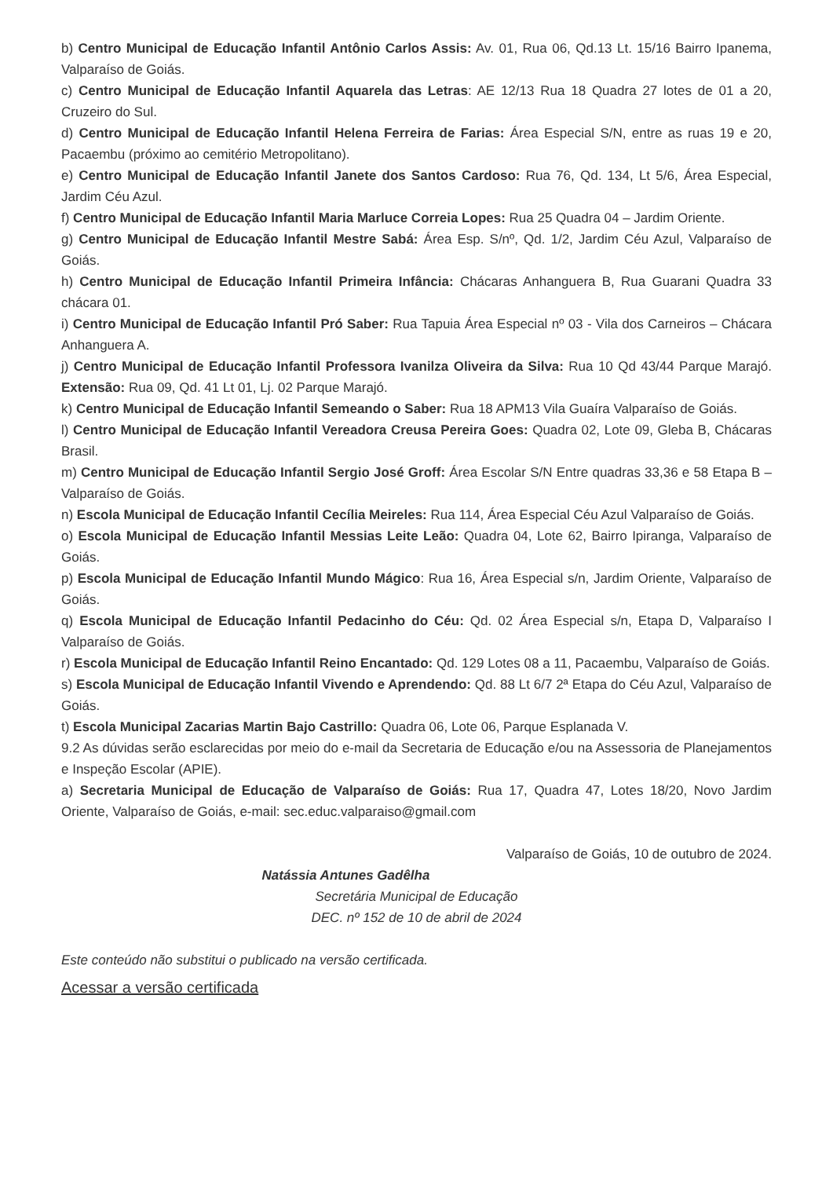b) Centro Municipal de Educação Infantil Antônio Carlos Assis: Av. 01, Rua 06, Qd.13 Lt. 15/16 Bairro Ipanema, Valparaíso de Goiás.
c) Centro Municipal de Educação Infantil Aquarela das Letras: AE 12/13 Rua 18 Quadra 27 lotes de 01 a 20, Cruzeiro do Sul.
d) Centro Municipal de Educação Infantil Helena Ferreira de Farias: Área Especial S/N, entre as ruas 19 e 20, Pacaembu (próximo ao cemitério Metropolitano).
e) Centro Municipal de Educação Infantil Janete dos Santos Cardoso: Rua 76, Qd. 134, Lt 5/6, Área Especial, Jardim Céu Azul.
f) Centro Municipal de Educação Infantil Maria Marluce Correia Lopes: Rua 25 Quadra 04 – Jardim Oriente.
g) Centro Municipal de Educação Infantil Mestre Sabá: Área Esp. S/nº, Qd. 1/2, Jardim Céu Azul, Valparaíso de Goiás.
h) Centro Municipal de Educação Infantil Primeira Infância: Chácaras Anhanguera B, Rua Guarani Quadra 33 chácara 01.
i) Centro Municipal de Educação Infantil Pró Saber: Rua Tapuia Área Especial nº 03 - Vila dos Carneiros – Chácara Anhanguera A.
j) Centro Municipal de Educação Infantil Professora Ivanilza Oliveira da Silva: Rua 10 Qd 43/44 Parque Marajó. Extensão: Rua 09, Qd. 41 Lt 01, Lj. 02 Parque Marajó.
k) Centro Municipal de Educação Infantil Semeando o Saber: Rua 18 APM13 Vila Guaíra Valparaíso de Goiás.
l) Centro Municipal de Educação Infantil Vereadora Creusa Pereira Goes: Quadra 02, Lote 09, Gleba B, Chácaras Brasil.
m) Centro Municipal de Educação Infantil Sergio José Groff: Área Escolar S/N Entre quadras 33,36 e 58 Etapa B – Valparaíso de Goiás.
n) Escola Municipal de Educação Infantil Cecília Meireles: Rua 114, Área Especial Céu Azul Valparaíso de Goiás.
o) Escola Municipal de Educação Infantil Messias Leite Leão: Quadra 04, Lote 62, Bairro Ipiranga, Valparaíso de Goiás.
p) Escola Municipal de Educação Infantil Mundo Mágico: Rua 16, Área Especial s/n, Jardim Oriente, Valparaíso de Goiás.
q) Escola Municipal de Educação Infantil Pedacinho do Céu: Qd. 02 Área Especial s/n, Etapa D, Valparaíso I Valparaíso de Goiás.
r) Escola Municipal de Educação Infantil Reino Encantado: Qd. 129 Lotes 08 a 11, Pacaembu, Valparaíso de Goiás.
s) Escola Municipal de Educação Infantil Vivendo e Aprendendo: Qd. 88 Lt 6/7 2ª Etapa do Céu Azul, Valparaíso de Goiás.
t) Escola Municipal Zacarias Martin Bajo Castrillo: Quadra 06, Lote 06, Parque Esplanada V.
9.2 As dúvidas serão esclarecidas por meio do e-mail da Secretaria de Educação e/ou na Assessoria de Planejamentos e Inspeção Escolar (APIE).
a) Secretaria Municipal de Educação de Valparaíso de Goiás: Rua 17, Quadra 47, Lotes 18/20, Novo Jardim Oriente, Valparaíso de Goiás, e-mail: sec.educ.valparaiso@gmail.com
Valparaíso de Goiás, 10 de outubro de 2024.
Natássia Antunes Gadêlha
Secretária Municipal de Educação
DEC. nº 152 de 10 de abril de 2024
Este conteúdo não substitui o publicado na versão certificada.
Acessar a versão certificada